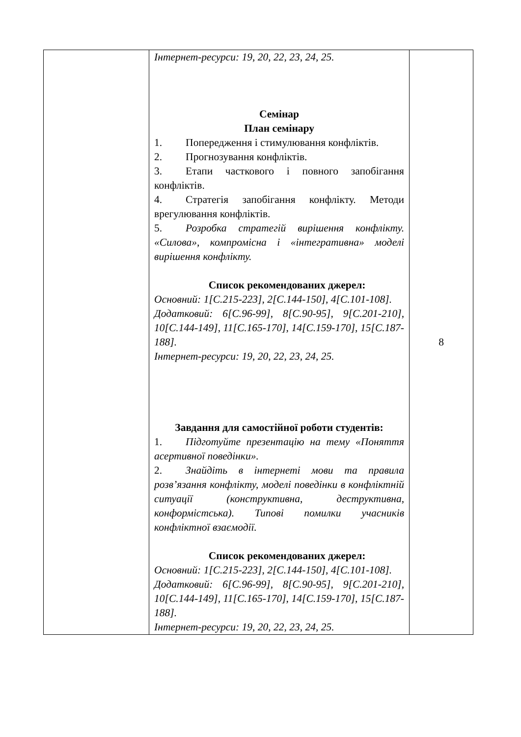| | Інтернет-ресурси: 19, 20, 22, 23, 24, 25. Семінар План семінару 1. Попередження і стимулювання конфліктів. 2. Прогнозування конфліктів. 3. Етапи часткового і повного запобігання конфліктів. 4. Стратегія запобігання конфлікту. Методи врегулювання конфліктів. 5. Розробка стратегій вирішення конфлікту. «Силова», компромісна і «інтегративна» моделі вирішення конфлікту. Список рекомендованих джерел: Основний: 1[С.215-223], 2[С.144-150], 4[С.101-108]. Додатковий: 6[С.96-99], 8[С.90-95], 9[С.201-210], 10[С.144-149], 11[С.165-170], 14[С.159-170], 15[С.187-188]. Інтернет-ресурси: 19, 20, 22, 23, 24, 25. Завдання для самостійної роботи студентів: 1. Підготуйте презентацію на тему «Поняття асертивної поведінки». 2. Знайдіть в інтернеті мови та правила розв’язання конфлікту, моделі поведінки в конфліктній ситуації (конструктивна, деструктивна, конформістська). Типові помилки учасників конфліктної взаємодії. Список рекомендованих джерел: Основний: 1[С.215-223], 2[С.144-150], 4[С.101-108]. Додатковий: 6[С.96-99], 8[С.90-95], 9[С.201-210], 10[С.144-149], 11[С.165-170], 14[С.159-170], 15[С.187-188]. Інтернет-ресурси: 19, 20, 22, 23, 24, 25. | 8 |